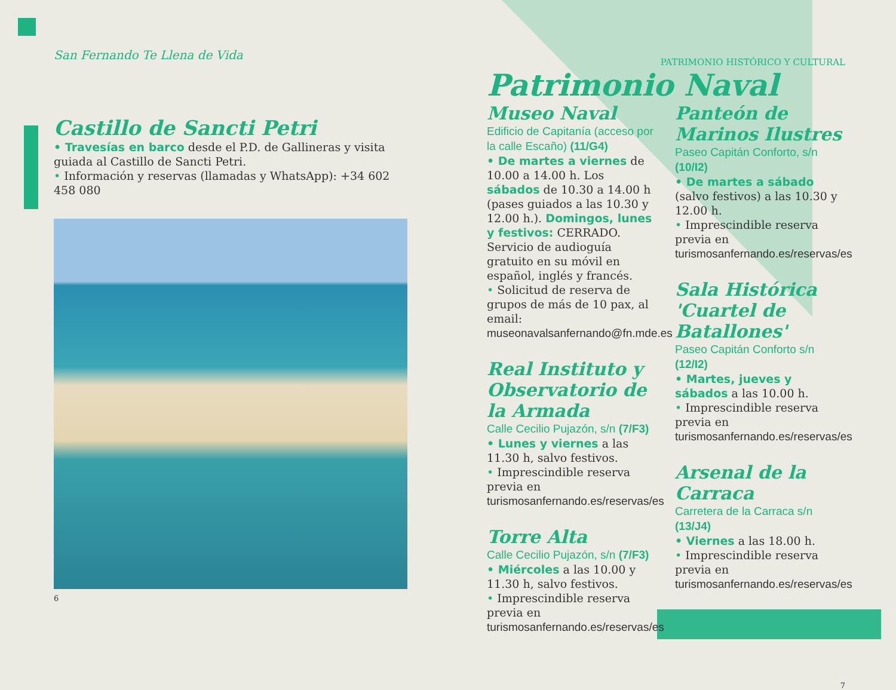San Fernando Te Llena de Vida
Castillo de Sancti Petri
• Travesías en barco desde el P.D. de Gallineras y visita guiada al Castillo de Sancti Petri.
• Información y reservas (llamadas y WhatsApp): +34 602 458 080
6
PATRIMONIO HISTÓRICO Y CULTURAL
Patrimonio Naval
Museo Naval
Edificio de Capitanía (acceso por la calle Escaño) (11/G4)
• De martes a viernes de 10.00 a 14.00 h. Los sábados de 10.30 a 14.00 h (pases guiados a las 10.30 y 12.00 h.). Domingos, lunes y festivos: CERRADO. Servicio de audioguía gratuito en su móvil en español, inglés y francés.
• Solicitud de reserva de grupos de más de 10 pax, al email: museonavalsanfernando@fn.mde.es
Real Instituto y Observatorio de la Armada
Calle Cecilio Pujazón, s/n (7/F3)
• Lunes y viernes a las 11.30 h, salvo festivos.
• Imprescindible reserva previa en turismosanfernando.es/reservas/es
Torre Alta
Calle Cecilio Pujazón, s/n (7/F3)
• Miércoles a las 10.00 y 11.30 h, salvo festivos.
• Imprescindible reserva previa en turismosanfernando.es/reservas/es
Panteón de Marinos Ilustres
Paseo Capitán Conforto, s/n (10/I2)
• De martes a sábado (salvo festivos) a las 10.30 y 12.00 h.
• Imprescindible reserva previa en turismosanfernando.es/reservas/es
Sala Histórica 'Cuartel de Batallones'
Paseo Capitán Conforto s/n (12/I2)
• Martes, jueves y sábados a las 10.00 h.
• Imprescindible reserva previa en turismosanfernando.es/reservas/es
Arsenal de la Carraca
Carretera de la Carraca s/n (13/J4)
• Viernes a las 18.00 h.
• Imprescindible reserva previa en turismosanfernando.es/reservas/es
7